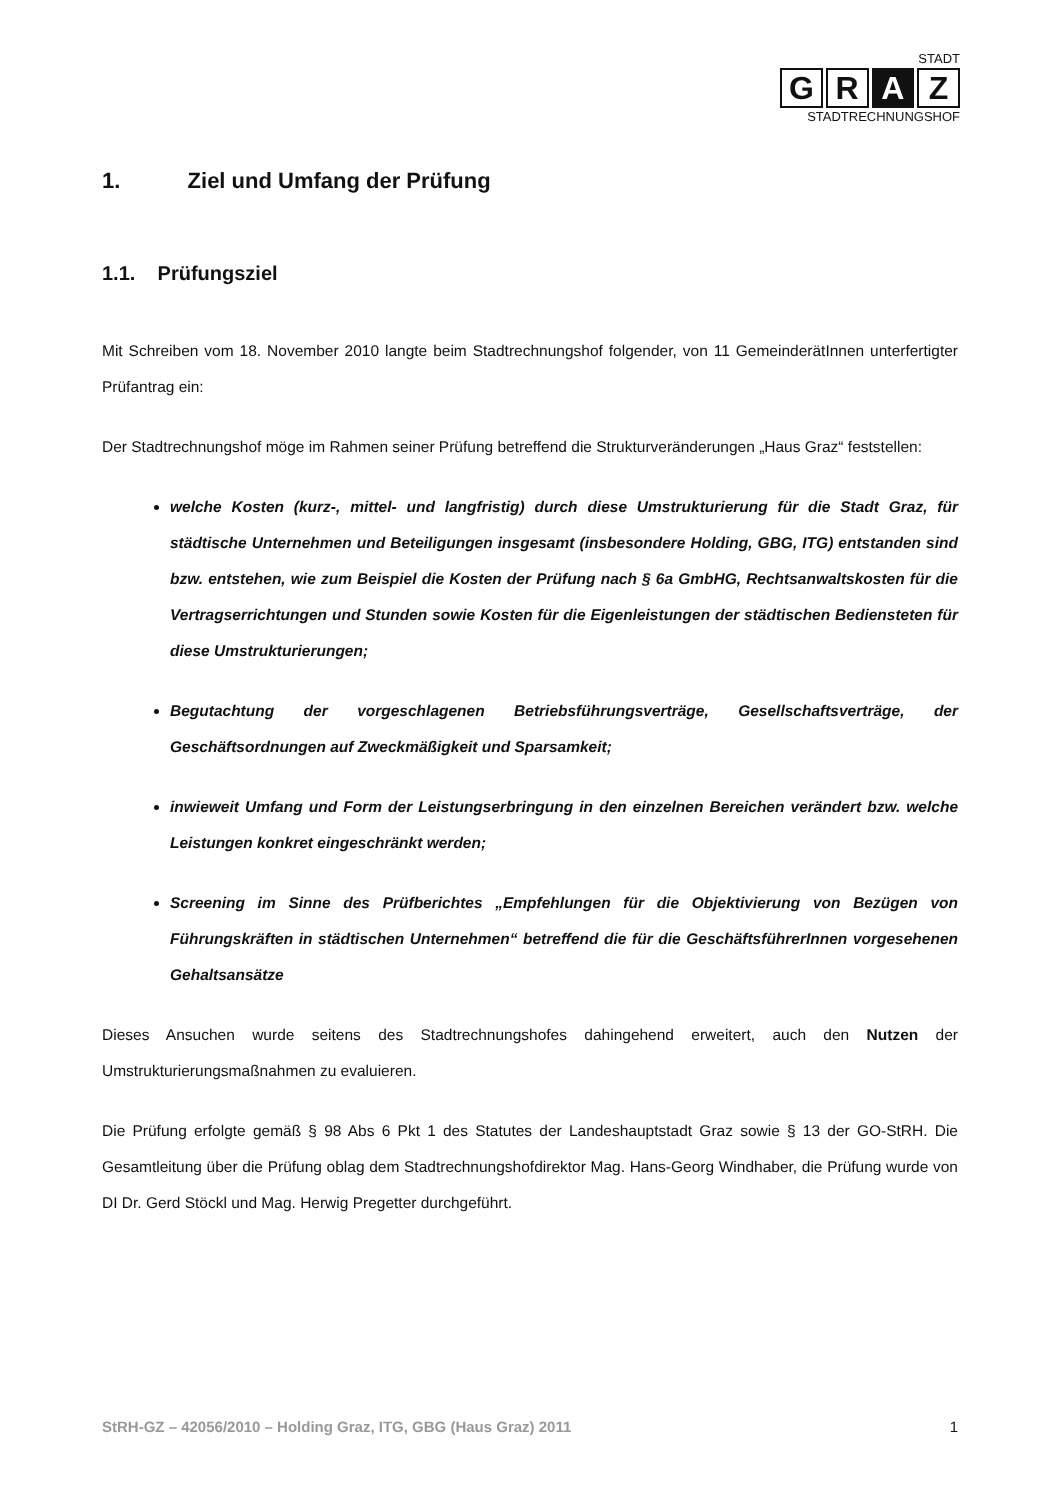STADT
G R A Z
STADTRECHNUNGSHOF
1. Ziel und Umfang der Prüfung
1.1. Prüfungsziel
Mit Schreiben vom 18. November 2010 langte beim Stadtrechnungshof folgender, von 11 GemeinderätInnen unterfertigter Prüfantrag ein:
Der Stadtrechnungshof möge im Rahmen seiner Prüfung betreffend die Strukturveränderungen „Haus Graz“ feststellen:
welche Kosten (kurz-, mittel- und langfristig) durch diese Umstrukturierung für die Stadt Graz, für städtische Unternehmen und Beteiligungen insgesamt (insbesondere Holding, GBG, ITG) entstanden sind bzw. entstehen, wie zum Beispiel die Kosten der Prüfung nach § 6a GmbHG, Rechtsanwaltskosten für die Vertragserrichtungen und Stunden sowie Kosten für die Eigenleistungen der städtischen Bediensteten für diese Umstrukturierungen;
Begutachtung der vorgeschlagenen Betriebsführungsverträge, Gesellschaftsverträge, der Geschäftsordnungen auf Zweckmäßigkeit und Sparsamkeit;
inwieweit Umfang und Form der Leistungserbringung in den einzelnen Bereichen verändert bzw. welche Leistungen konkret eingeschränkt werden;
Screening im Sinne des Prüfberichtes „Empfehlungen für die Objektivierung von Bezügen von Führungskräften in städtischen Unternehmen“ betreffend die für die GeschäftsführerInnen vorgesehenen Gehaltsansätze
Dieses Ansuchen wurde seitens des Stadtrechnungshofes dahingehend erweitert, auch den Nutzen der Umstrukturierungsmaßnahmen zu evaluieren.
Die Prüfung erfolgte gemäß § 98 Abs 6 Pkt 1 des Statutes der Landeshauptstadt Graz sowie § 13 der GO-StRH. Die Gesamtleitung über die Prüfung oblag dem Stadtrechnungshofdirektor Mag. Hans-Georg Windhaber, die Prüfung wurde von DI Dr. Gerd Stöckl und Mag. Herwig Pregetter durchgeführt.
StRH-GZ – 42056/2010 – Holding Graz, ITG, GBG (Haus Graz) 2011 1